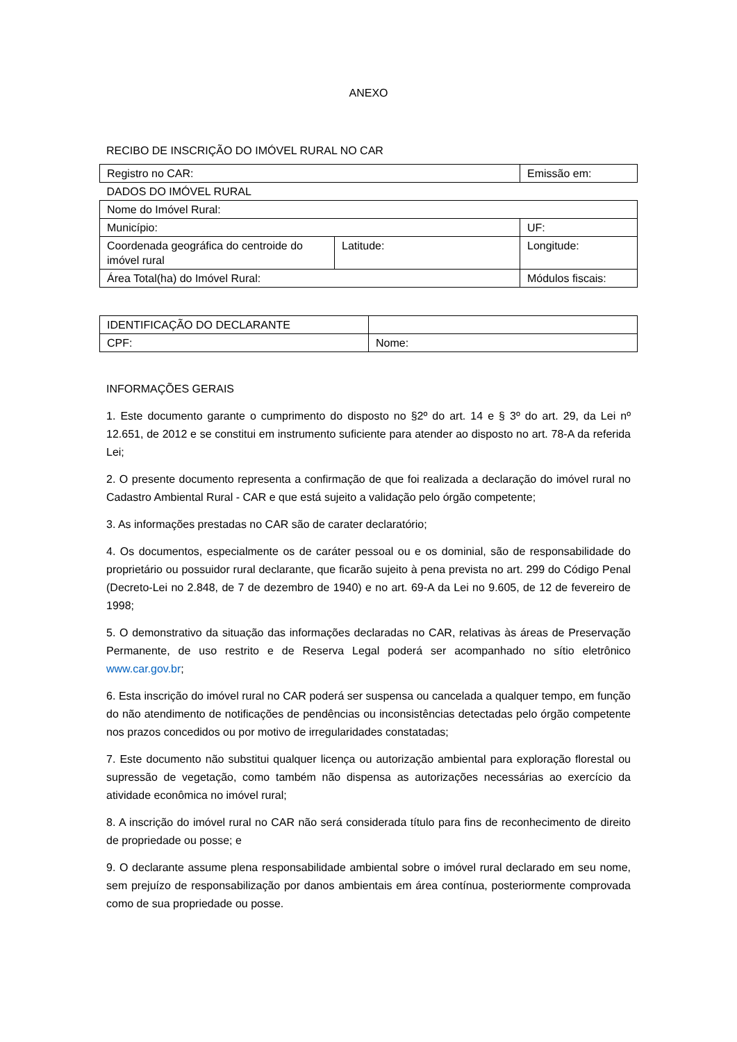ANEXO
RECIBO DE INSCRIÇÃO DO IMÓVEL RURAL NO CAR
| Registro no CAR: | | Emissão em: |
| DADOS DO IMÓVEL RURAL | | |
| Nome do Imóvel Rural: | | |
| Município: | | UF: |
| Coordenada geográfica do centroide do imóvel rural | Latitude: | Longitude: |
| Área Total(ha) do Imóvel Rural: | | Módulos fiscais: |
| IDENTIFICAÇÃO DO DECLARANTE | |
| CPF: | Nome: |
INFORMAÇÕES GERAIS
1. Este documento garante o cumprimento do disposto no §2º do art. 14 e § 3º do art. 29, da Lei nº 12.651, de 2012 e se constitui em instrumento suficiente para atender ao disposto no art. 78-A da referida Lei;
2. O presente documento representa a confirmação de que foi realizada a declaração do imóvel rural no Cadastro Ambiental Rural - CAR e que está sujeito a validação pelo órgão competente;
3. As informações prestadas no CAR são de carater declaratório;
4. Os documentos, especialmente os de caráter pessoal ou e os dominial, são de responsabilidade do proprietário ou possuidor rural declarante, que ficarão sujeito à pena prevista no art. 299 do Código Penal (Decreto-Lei no 2.848, de 7 de dezembro de 1940) e no art. 69-A da Lei no 9.605, de 12 de fevereiro de 1998;
5. O demonstrativo da situação das informações declaradas no CAR, relativas às áreas de Preservação Permanente, de uso restrito e de Reserva Legal poderá ser acompanhado no sítio eletrônico www.car.gov.br;
6. Esta inscrição do imóvel rural no CAR poderá ser suspensa ou cancelada a qualquer tempo, em função do não atendimento de notificações de pendências ou inconsistências detectadas pelo órgão competente nos prazos concedidos ou por motivo de irregularidades constatadas;
7. Este documento não substitui qualquer licença ou autorização ambiental para exploração florestal ou supressão de vegetação, como também não dispensa as autorizações necessárias ao exercício da atividade econômica no imóvel rural;
8. A inscrição do imóvel rural no CAR não será considerada título para fins de reconhecimento de direito de propriedade ou posse; e
9. O declarante assume plena responsabilidade ambiental sobre o imóvel rural declarado em seu nome, sem prejuízo de responsabilização por danos ambientais em área contínua, posteriormente comprovada como de sua propriedade ou posse.